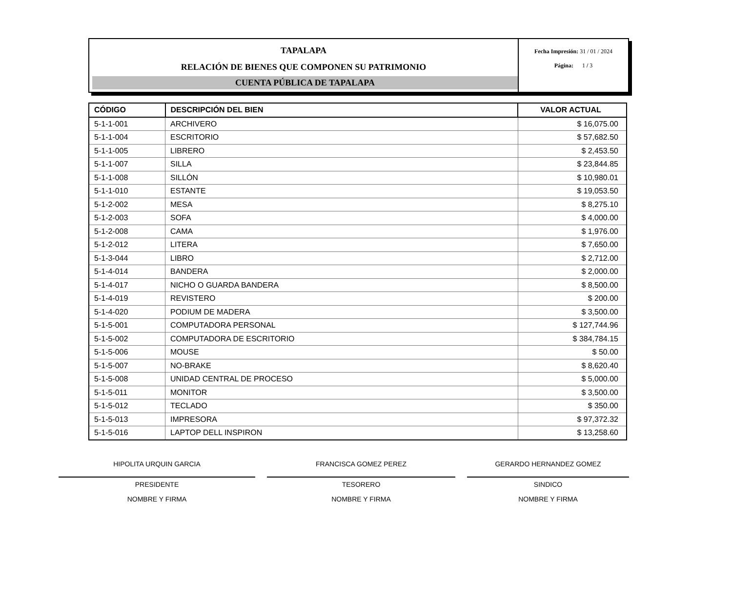TAPALAPA
RELACIÓN DE BIENES QUE COMPONEN SU PATRIMONIO
CUENTA PÚBLICA DE TAPALAPA
Fecha Impresión: 31 / 01 / 2024
Página: 1 / 3
| CÓDIGO | DESCRIPCIÓN DEL BIEN | VALOR ACTUAL |
| --- | --- | --- |
| 5-1-1-001 | ARCHIVERO | $ 16,075.00 |
| 5-1-1-004 | ESCRITORIO | $ 57,682.50 |
| 5-1-1-005 | LIBRERO | $ 2,453.50 |
| 5-1-1-007 | SILLA | $ 23,844.85 |
| 5-1-1-008 | SILLÓN | $ 10,980.01 |
| 5-1-1-010 | ESTANTE | $ 19,053.50 |
| 5-1-2-002 | MESA | $ 8,275.10 |
| 5-1-2-003 | SOFA | $ 4,000.00 |
| 5-1-2-008 | CAMA | $ 1,976.00 |
| 5-1-2-012 | LITERA | $ 7,650.00 |
| 5-1-3-044 | LIBRO | $ 2,712.00 |
| 5-1-4-014 | BANDERA | $ 2,000.00 |
| 5-1-4-017 | NICHO O GUARDA BANDERA | $ 8,500.00 |
| 5-1-4-019 | REVISTERO | $ 200.00 |
| 5-1-4-020 | PODIUM DE MADERA | $ 3,500.00 |
| 5-1-5-001 | COMPUTADORA PERSONAL | $ 127,744.96 |
| 5-1-5-002 | COMPUTADORA DE ESCRITORIO | $ 384,784.15 |
| 5-1-5-006 | MOUSE | $ 50.00 |
| 5-1-5-007 | NO-BRAKE | $ 8,620.40 |
| 5-1-5-008 | UNIDAD CENTRAL DE PROCESO | $ 5,000.00 |
| 5-1-5-011 | MONITOR | $ 3,500.00 |
| 5-1-5-012 | TECLADO | $ 350.00 |
| 5-1-5-013 | IMPRESORA | $ 97,372.32 |
| 5-1-5-016 | LAPTOP DELL INSPIRON | $ 13,258.60 |
HIPOLITA URQUIN GARCIA
PRESIDENTE
NOMBRE Y FIRMA
FRANCISCA GOMEZ PEREZ
TESORERO
NOMBRE Y FIRMA
GERARDO HERNANDEZ GOMEZ
SINDICO
NOMBRE Y FIRMA